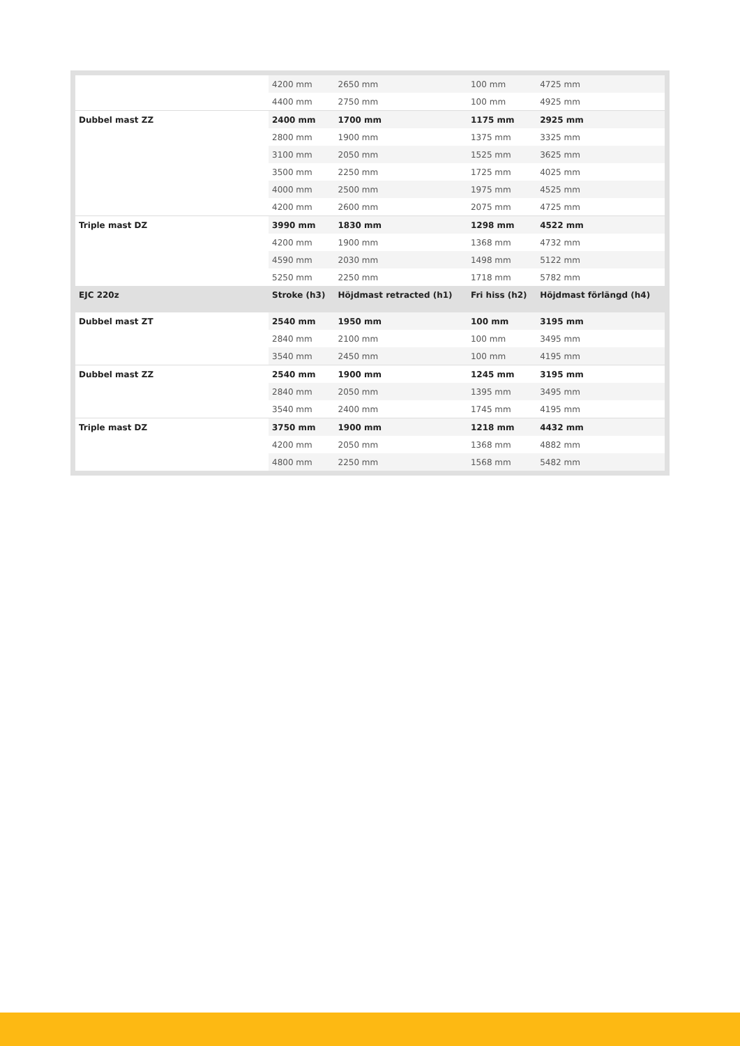| | 4200 mm | 2650 mm | 100 mm | 4725 mm |
| | 4400 mm | 2750 mm | 100 mm | 4925 mm |
| Dubbel mast ZZ | 2400 mm | 1700 mm | 1175 mm | 2925 mm |
| | 2800 mm | 1900 mm | 1375 mm | 3325 mm |
| | 3100 mm | 2050 mm | 1525 mm | 3625 mm |
| | 3500 mm | 2250 mm | 1725 mm | 4025 mm |
| | 4000 mm | 2500 mm | 1975 mm | 4525 mm |
| | 4200 mm | 2600 mm | 2075 mm | 4725 mm |
| Triple mast DZ | 3990 mm | 1830 mm | 1298 mm | 4522 mm |
| | 4200 mm | 1900 mm | 1368 mm | 4732 mm |
| | 4590 mm | 2030 mm | 1498 mm | 5122 mm |
| | 5250 mm | 2250 mm | 1718 mm | 5782 mm |
| EJC 220z | Stroke (h3) | Höjdmast retracted (h1) | Fri hiss (h2) | Höjdmast förlängd (h4) |
| Dubbel mast ZT | 2540 mm | 1950 mm | 100 mm | 3195 mm |
| | 2840 mm | 2100 mm | 100 mm | 3495 mm |
| | 3540 mm | 2450 mm | 100 mm | 4195 mm |
| Dubbel mast ZZ | 2540 mm | 1900 mm | 1245 mm | 3195 mm |
| | 2840 mm | 2050 mm | 1395 mm | 3495 mm |
| | 3540 mm | 2400 mm | 1745 mm | 4195 mm |
| Triple mast DZ | 3750 mm | 1900 mm | 1218 mm | 4432 mm |
| | 4200 mm | 2050 mm | 1368 mm | 4882 mm |
| | 4800 mm | 2250 mm | 1568 mm | 5482 mm |